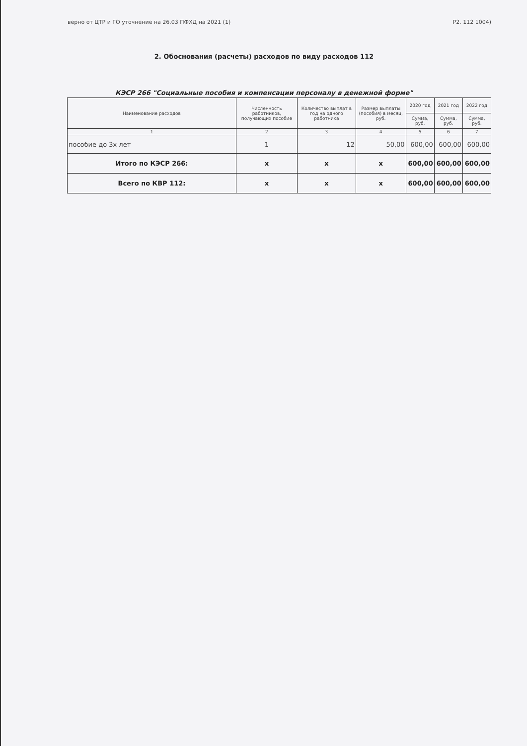верно от ЦТР и ГО уточнение на 26.03 ПФХД на 2021 (1) P2. 112 1004)
2. Обоснования (расчеты) расходов по виду расходов 112
КЭСР 266 "Социальные пособия и компенсации персоналу в денежной форме"
| Наименование расходов | Численность работников, получающих пособие | Количество выплат в год на одного работника | Размер выплаты (пособия) в месяц, руб. | 2020 год | 2021 год | 2022 год |
| --- | --- | --- | --- | --- | --- | --- |
| | | | | Сумма, руб. | Сумма, руб. | Сумма, руб. |
| 1 | 2 | 3 | 4 | 5 | 6 | 7 |
| пособие до 3х лет | 1 | 12 | 50,00 | 600,00 | 600,00 | 600,00 |
| Итого по КЭСР 266: | x | x | x | 600,00 | 600,00 | 600,00 |
| Всего по КВР 112: | x | x | x | 600,00 | 600,00 | 600,00 |